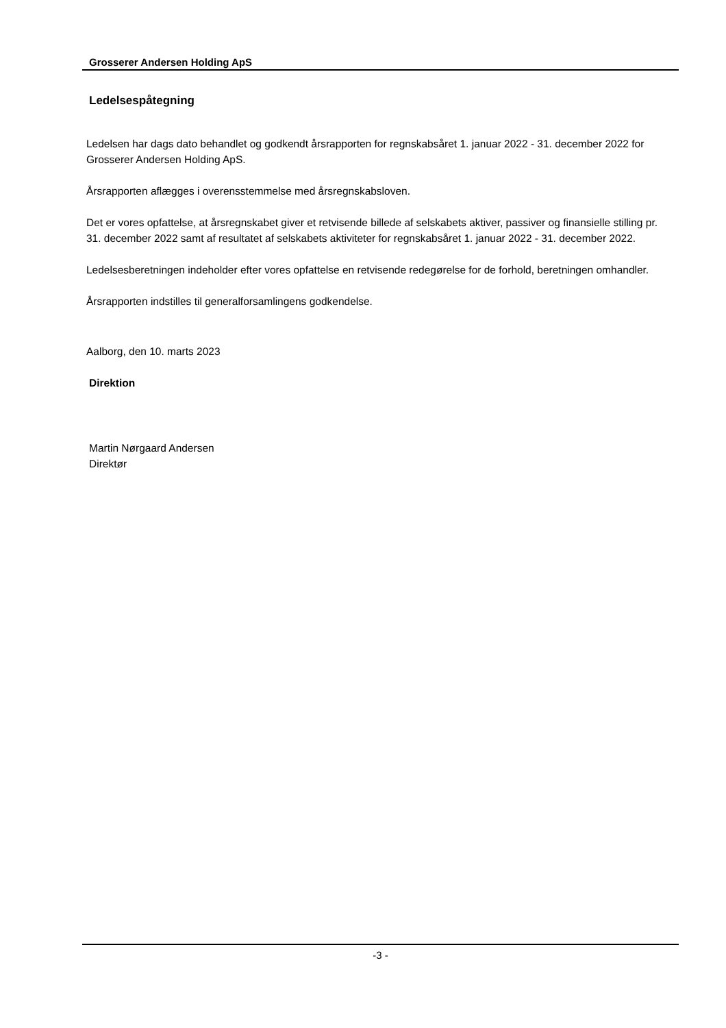Grosserer Andersen Holding ApS
Ledelsespåtegning
Ledelsen har dags dato behandlet og godkendt årsrapporten for regnskabsåret 1. januar 2022 - 31. december 2022 for Grosserer Andersen Holding ApS.
Årsrapporten aflægges i overensstemmelse med årsregnskabsloven.
Det er vores opfattelse, at årsregnskabet giver et retvisende billede af selskabets aktiver, passiver og finansielle stilling pr. 31. december 2022 samt af resultatet af selskabets aktiviteter for regnskabsåret 1. januar 2022 - 31. december 2022.
Ledelsesberetningen indeholder efter vores opfattelse en retvisende redegørelse for de forhold, beretningen omhandler.
Årsrapporten indstilles til generalforsamlingens godkendelse.
Aalborg, den 10. marts 2023
Direktion
Martin Nørgaard Andersen
Direktør
-3 -